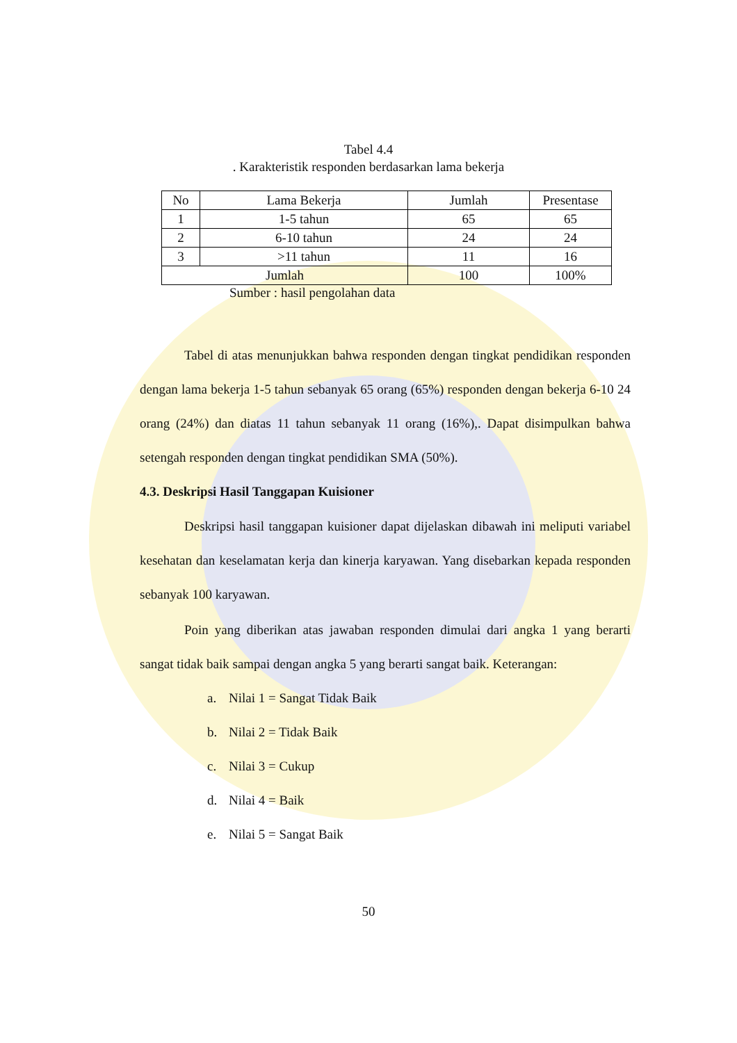Tabel 4.4
. Karakteristik responden berdasarkan lama bekerja
| No | Lama Bekerja | Jumlah | Presentase |
| --- | --- | --- | --- |
| 1 | 1-5 tahun | 65 | 65 |
| 2 | 6-10 tahun | 24 | 24 |
| 3 | >11 tahun | 11 | 16 |
| Jumlah | | 100 | 100% |
Sumber : hasil pengolahan data
Tabel di atas menunjukkan bahwa responden dengan tingkat pendidikan responden dengan lama bekerja 1-5 tahun sebanyak 65 orang (65%) responden dengan bekerja 6-10 24 orang (24%) dan diatas 11 tahun sebanyak 11 orang (16%),. Dapat disimpulkan bahwa setengah responden dengan tingkat pendidikan SMA (50%).
4.3. Deskripsi Hasil Tanggapan Kuisioner
Deskripsi hasil tanggapan kuisioner dapat dijelaskan dibawah ini meliputi variabel kesehatan dan keselamatan kerja dan kinerja karyawan. Yang disebarkan kepada responden sebanyak 100 karyawan.
Poin yang diberikan atas jawaban responden dimulai dari angka 1 yang berarti sangat tidak baik sampai dengan angka 5 yang berarti sangat baik. Keterangan:
a. Nilai 1 = Sangat Tidak Baik
b. Nilai 2 = Tidak Baik
c. Nilai 3 = Cukup
d. Nilai 4 = Baik
e. Nilai 5 = Sangat Baik
50